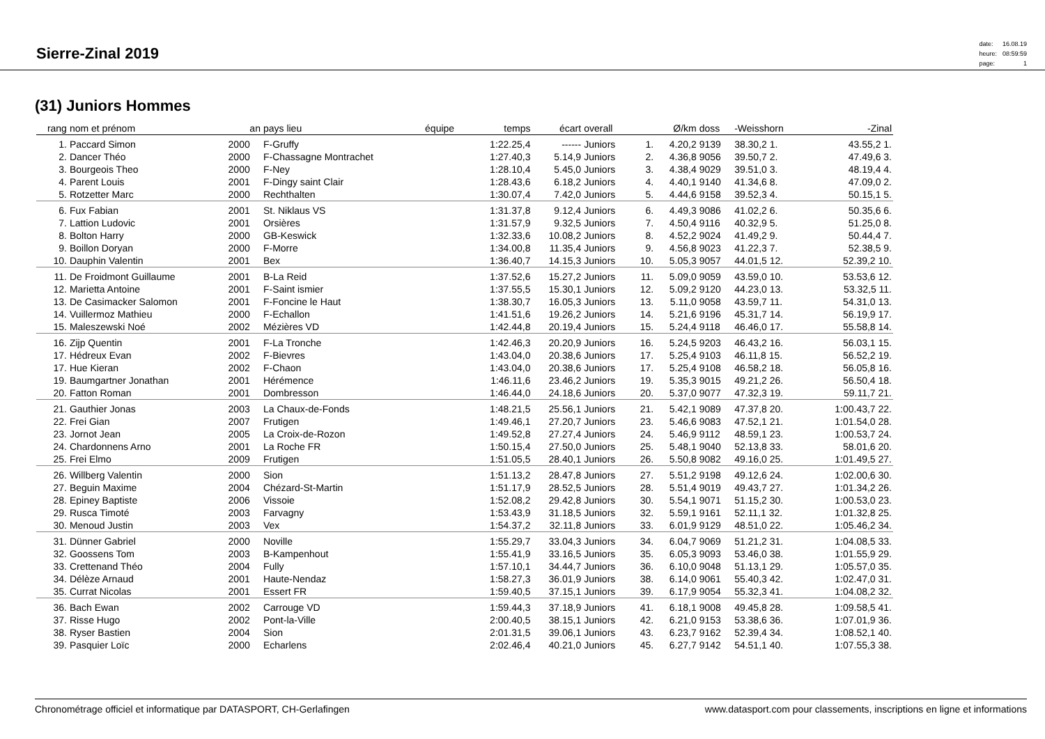Sierre-Zinal 2019
date: 16.08.19 heure: 08:59:59 page: 1
(31) Juniors Hommes
| rang | nom et prénom | an | pays lieu | équipe | temps | écart | overall | | Ø/km | doss | -Weisshorn | -Zinal |
| --- | --- | --- | --- | --- | --- | --- | --- | --- | --- | --- | --- | --- |
| 1. | Paccard Simon | 2000 | F-Gruffy | | 1:22.25,4 | ------ | Juniors | 1. | 4.20,2 | 9139 | 38.30,2 1. | 43.55,2 1. |
| 2. | Dancer Théo | 2000 | F-Chassagne Montrachet | | 1:27.40,3 | 5.14,9 | Juniors | 2. | 4.36,8 | 9056 | 39.50,7 2. | 47.49,6 3. |
| 3. | Bourgeois Theo | 2000 | F-Ney | | 1:28.10,4 | 5.45,0 | Juniors | 3. | 4.38,4 | 9029 | 39.51,0 3. | 48.19,4 4. |
| 4. | Parent Louis | 2001 | F-Dingy saint Clair | | 1:28.43,6 | 6.18,2 | Juniors | 4. | 4.40,1 | 9140 | 41.34,6 8. | 47.09,0 2. |
| 5. | Rotzetter Marc | 2000 | Rechthalten | | 1:30.07,4 | 7.42,0 | Juniors | 5. | 4.44,6 | 9158 | 39.52,3 4. | 50.15,1 5. |
| 6. | Fux Fabian | 2001 | St. Niklaus VS | | 1:31.37,8 | 9.12,4 | Juniors | 6. | 4.49,3 | 9086 | 41.02,2 6. | 50.35,6 6. |
| 7. | Lattion Ludovic | 2001 | Orsières | | 1:31.57,9 | 9.32,5 | Juniors | 7. | 4.50,4 | 9116 | 40.32,9 5. | 51.25,0 8. |
| 8. | Bolton Harry | 2000 | GB-Keswick | | 1:32.33,6 | 10.08,2 | Juniors | 8. | 4.52,2 | 9024 | 41.49,2 9. | 50.44,4 7. |
| 9. | Boillon Doryan | 2000 | F-Morre | | 1:34.00,8 | 11.35,4 | Juniors | 9. | 4.56,8 | 9023 | 41.22,3 7. | 52.38,5 9. |
| 10. | Dauphin Valentin | 2001 | Bex | | 1:36.40,7 | 14.15,3 | Juniors | 10. | 5.05,3 | 9057 | 44.01,5 12. | 52.39,2 10. |
| 11. | De Froidmont Guillaume | 2001 | B-La Reid | | 1:37.52,6 | 15.27,2 | Juniors | 11. | 5.09,0 | 9059 | 43.59,0 10. | 53.53,6 12. |
| 12. | Marietta Antoine | 2001 | F-Saint ismier | | 1:37.55,5 | 15.30,1 | Juniors | 12. | 5.09,2 | 9120 | 44.23,0 13. | 53.32,5 11. |
| 13. | De Casimacker Salomon | 2001 | F-Foncine le Haut | | 1:38.30,7 | 16.05,3 | Juniors | 13. | 5.11,0 | 9058 | 43.59,7 11. | 54.31,0 13. |
| 14. | Vuillermoz Mathieu | 2000 | F-Echallon | | 1:41.51,6 | 19.26,2 | Juniors | 14. | 5.21,6 | 9196 | 45.31,7 14. | 56.19,9 17. |
| 15. | Maleszewski Noé | 2002 | Mézières VD | | 1:42.44,8 | 20.19,4 | Juniors | 15. | 5.24,4 | 9118 | 46.46,0 17. | 55.58,8 14. |
| 16. | Zijp Quentin | 2001 | F-La Tronche | | 1:42.46,3 | 20.20,9 | Juniors | 16. | 5.24,5 | 9203 | 46.43,2 16. | 56.03,1 15. |
| 17. | Hédreux Evan | 2002 | F-Bievres | | 1:43.04,0 | 20.38,6 | Juniors | 17. | 5.25,4 | 9103 | 46.11,8 15. | 56.52,2 19. |
| 17. | Hue Kieran | 2002 | F-Chaon | | 1:43.04,0 | 20.38,6 | Juniors | 17. | 5.25,4 | 9108 | 46.58,2 18. | 56.05,8 16. |
| 19. | Baumgartner Jonathan | 2001 | Hérémence | | 1:46.11,6 | 23.46,2 | Juniors | 19. | 5.35,3 | 9015 | 49.21,2 26. | 56.50,4 18. |
| 20. | Fatton Roman | 2001 | Dombresson | | 1:46.44,0 | 24.18,6 | Juniors | 20. | 5.37,0 | 9077 | 47.32,3 19. | 59.11,7 21. |
| 21. | Gauthier Jonas | 2003 | La Chaux-de-Fonds | | 1:48.21,5 | 25.56,1 | Juniors | 21. | 5.42,1 | 9089 | 47.37,8 20. | 1:00.43,7 22. |
| 22. | Frei Gian | 2007 | Frutigen | | 1:49.46,1 | 27.20,7 | Juniors | 23. | 5.46,6 | 9083 | 47.52,1 21. | 1:01.54,0 28. |
| 23. | Jornot Jean | 2005 | La Croix-de-Rozon | | 1:49.52,8 | 27.27,4 | Juniors | 24. | 5.46,9 | 9112 | 48.59,1 23. | 1:00.53,7 24. |
| 24. | Chardonnens Arno | 2001 | La Roche FR | | 1:50.15,4 | 27.50,0 | Juniors | 25. | 5.48,1 | 9040 | 52.13,8 33. | 58.01,6 20. |
| 25. | Frei Elmo | 2009 | Frutigen | | 1:51.05,5 | 28.40,1 | Juniors | 26. | 5.50,8 | 9082 | 49.16,0 25. | 1:01.49,5 27. |
| 26. | Willberg Valentin | 2000 | Sion | | 1:51.13,2 | 28.47,8 | Juniors | 27. | 5.51,2 | 9198 | 49.12,6 24. | 1:02.00,6 30. |
| 27. | Beguin Maxime | 2004 | Chézard-St-Martin | | 1:51.17,9 | 28.52,5 | Juniors | 28. | 5.51,4 | 9019 | 49.43,7 27. | 1:01.34,2 26. |
| 28. | Epiney Baptiste | 2006 | Vissoie | | 1:52.08,2 | 29.42,8 | Juniors | 30. | 5.54,1 | 9071 | 51.15,2 30. | 1:00.53,0 23. |
| 29. | Rusca Timoté | 2003 | Farvagny | | 1:53.43,9 | 31.18,5 | Juniors | 32. | 5.59,1 | 9161 | 52.11,1 32. | 1:01.32,8 25. |
| 30. | Menoud Justin | 2003 | Vex | | 1:54.37,2 | 32.11,8 | Juniors | 33. | 6.01,9 | 9129 | 48.51,0 22. | 1:05.46,2 34. |
| 31. | Dünner Gabriel | 2000 | Noville | | 1:55.29,7 | 33.04,3 | Juniors | 34. | 6.04,7 | 9069 | 51.21,2 31. | 1:04.08,5 33. |
| 32. | Goossens Tom | 2003 | B-Kampenhout | | 1:55.41,9 | 33.16,5 | Juniors | 35. | 6.05,3 | 9093 | 53.46,0 38. | 1:01.55,9 29. |
| 33. | Crettenand Théo | 2004 | Fully | | 1:57.10,1 | 34.44,7 | Juniors | 36. | 6.10,0 | 9048 | 51.13,1 29. | 1:05.57,0 35. |
| 34. | Délèze Arnaud | 2001 | Haute-Nendaz | | 1:58.27,3 | 36.01,9 | Juniors | 38. | 6.14,0 | 9061 | 55.40,3 42. | 1:02.47,0 31. |
| 35. | Currat Nicolas | 2001 | Essert FR | | 1:59.40,5 | 37.15,1 | Juniors | 39. | 6.17,9 | 9054 | 55.32,3 41. | 1:04.08,2 32. |
| 36. | Bach Ewan | 2002 | Carrouge VD | | 1:59.44,3 | 37.18,9 | Juniors | 41. | 6.18,1 | 9008 | 49.45,8 28. | 1:09.58,5 41. |
| 37. | Risse Hugo | 2002 | Pont-la-Ville | | 2:00.40,5 | 38.15,1 | Juniors | 42. | 6.21,0 | 9153 | 53.38,6 36. | 1:07.01,9 36. |
| 38. | Ryser Bastien | 2004 | Sion | | 2:01.31,5 | 39.06,1 | Juniors | 43. | 6.23,7 | 9162 | 52.39,4 34. | 1:08.52,1 40. |
| 39. | Pasquier Loïc | 2000 | Echarlens | | 2:02.46,4 | 40.21,0 | Juniors | 45. | 6.27,7 | 9142 | 54.51,1 40. | 1:07.55,3 38. |
Chronométrage officiel et informatique par DATASPORT, CH-Gerlafingen www.datasport.com pour classements, inscriptions en ligne et informations